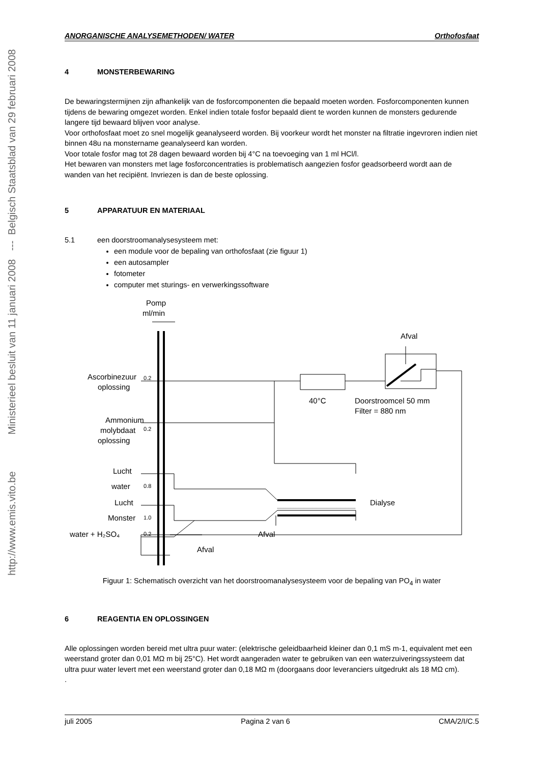http://www.emis.vito.be Ministerieel besluit van 11 januari 2008 --- Belgisch Staatsblad van 29 februari 2008
ANORGANISCHE ANALYSEMETHODEN/ WATER Orthofosfaat
4 MONSTERBEWARING
De bewaringstermijnen zijn afhankelijk van de fosforcomponenten die bepaald moeten worden. Fosforcomponenten kunnen tijdens de bewaring omgezet worden. Enkel indien totale fosfor bepaald dient te worden kunnen de monsters gedurende langere tijd bewaard blijven voor analyse.
Voor orthofosfaat moet zo snel mogelijk geanalyseerd worden. Bij voorkeur wordt het monster na filtratie ingevroren indien niet binnen 48u na monstername geanalyseerd kan worden.
Voor totale fosfor mag tot 28 dagen bewaard worden bij 4°C na toevoeging van 1 ml HCl/l.
Het bewaren van monsters met lage fosforconcentraties is problematisch aangezien fosfor geadsorbeerd wordt aan de wanden van het recipiënt. Invriezen is dan de beste oplossing.
5 APPARATUUR EN MATERIAAL
5.1 een doorstroomanalysesysteem met:
een module voor de bepaling van orthofosfaat (zie figuur 1)
een autosampler
fotometer
computer met sturings- en verwerkingssoftware
Pomp
ml/min
Afval
Ascorbinezuur
oplossing
0.2
40°C
Doorstroomcel 50 mm
Filter = 880 nm
Ammonium
molybdaat
oplossing
0.2
Lucht
water
0.8
Lucht
Dialyse
Monster
1.0
water + H₂SO₄
0.2
Afval
Afval
Figuur 1: Schematisch overzicht van het doorstroomanalysesysteem voor de bepaling van PO<sub>4</sub> in water
6 REAGENTIA EN OPLOSSINGEN
Alle oplossingen worden bereid met ultra puur water: (elektrische geleidbaarheid kleiner dan 0,1 mS m-1, equivalent met een weerstand groter dan 0,01 MΩ m bij 25°C). Het wordt aangeraden water te gebruiken van een waterzuiveringssysteem dat ultra puur water levert met een weerstand groter dan 0,18 MΩ m (doorgaans door leveranciers uitgedrukt als 18 MΩ cm).
.
juli 2005 Pagina 2 van 6 CMA/2/I/C.5